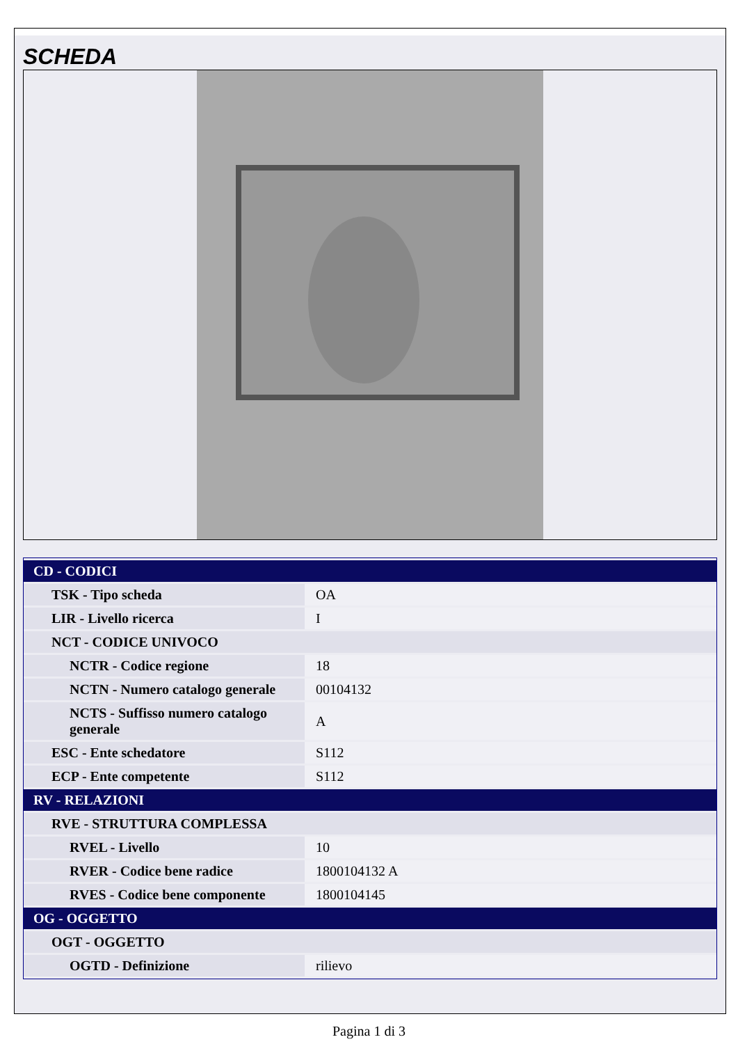SCHEDA
| CD - CODICI | |
| TSK - Tipo scheda | OA |
| LIR - Livello ricerca | I |
| NCT - CODICE UNIVOCO | |
| NCTR - Codice regione | 18 |
| NCTN - Numero catalogo generale | 00104132 |
| NCTS - Suffisso numero catalogo generale | A |
| ESC - Ente schedatore | S112 |
| ECP - Ente competente | S112 |
| RV - RELAZIONI | |
| RVE - STRUTTURA COMPLESSA | |
| RVEL - Livello | 10 |
| RVER - Codice bene radice | 1800104132 A |
| RVES - Codice bene componente | 1800104145 |
| OG - OGGETTO | |
| OGT - OGGETTO | |
| OGTD - Definizione | rilievo |
Pagina 1 di 3